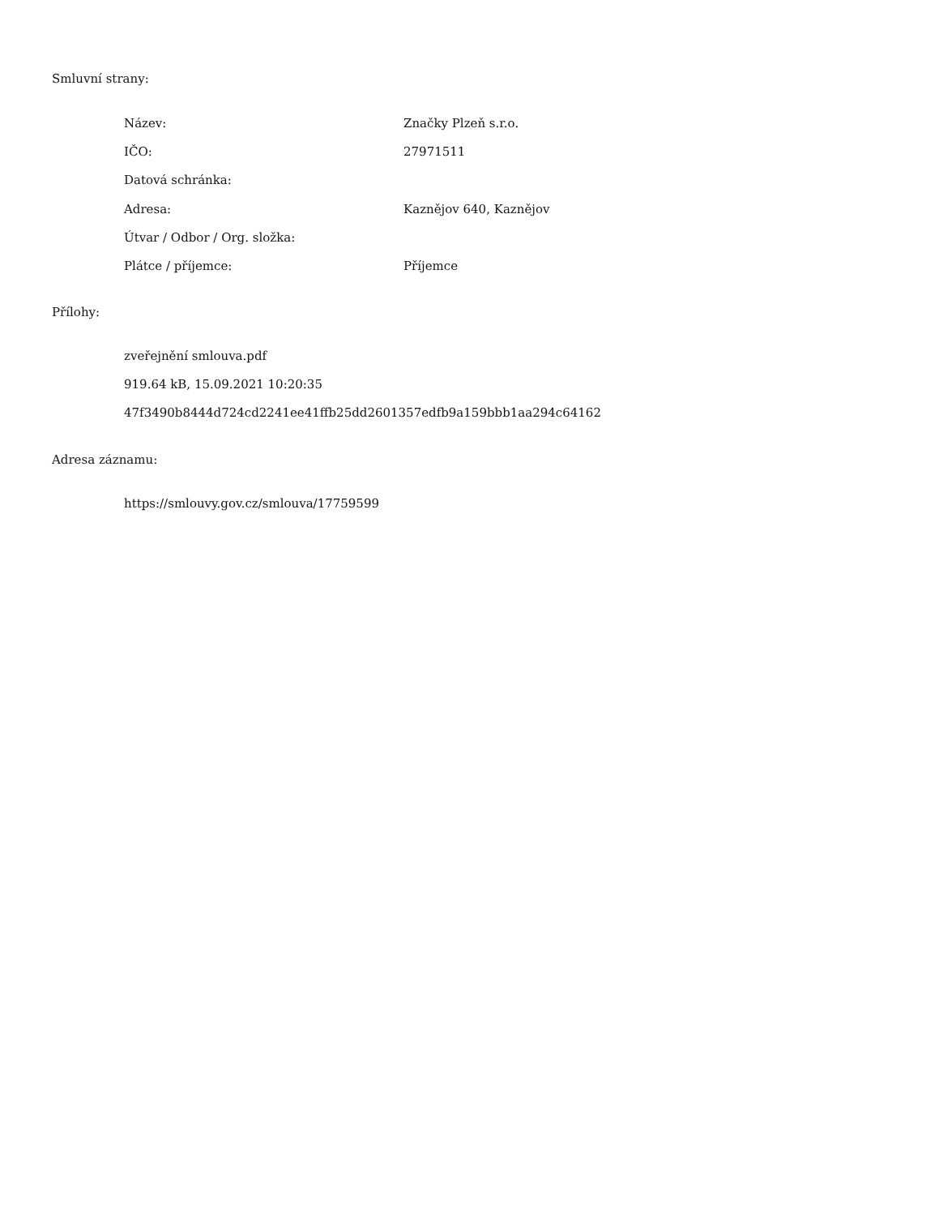Smluvní strany:
| Název: | Značky Plzeň s.r.o. |
| IČO: | 27971511 |
| Datová schránka: | |
| Adresa: | Kaznějov 640, Kaznějov |
| Útvar / Odbor / Org. složka: | |
| Plátce / příjemce: | Příjemce |
Přílohy:
zveřejnění smlouva.pdf
919.64 kB, 15.09.2021 10:20:35
47f3490b8444d724cd2241ee41ffb25dd2601357edfb9a159bbb1aa294c64162
Adresa záznamu:
https://smlouvy.gov.cz/smlouva/17759599